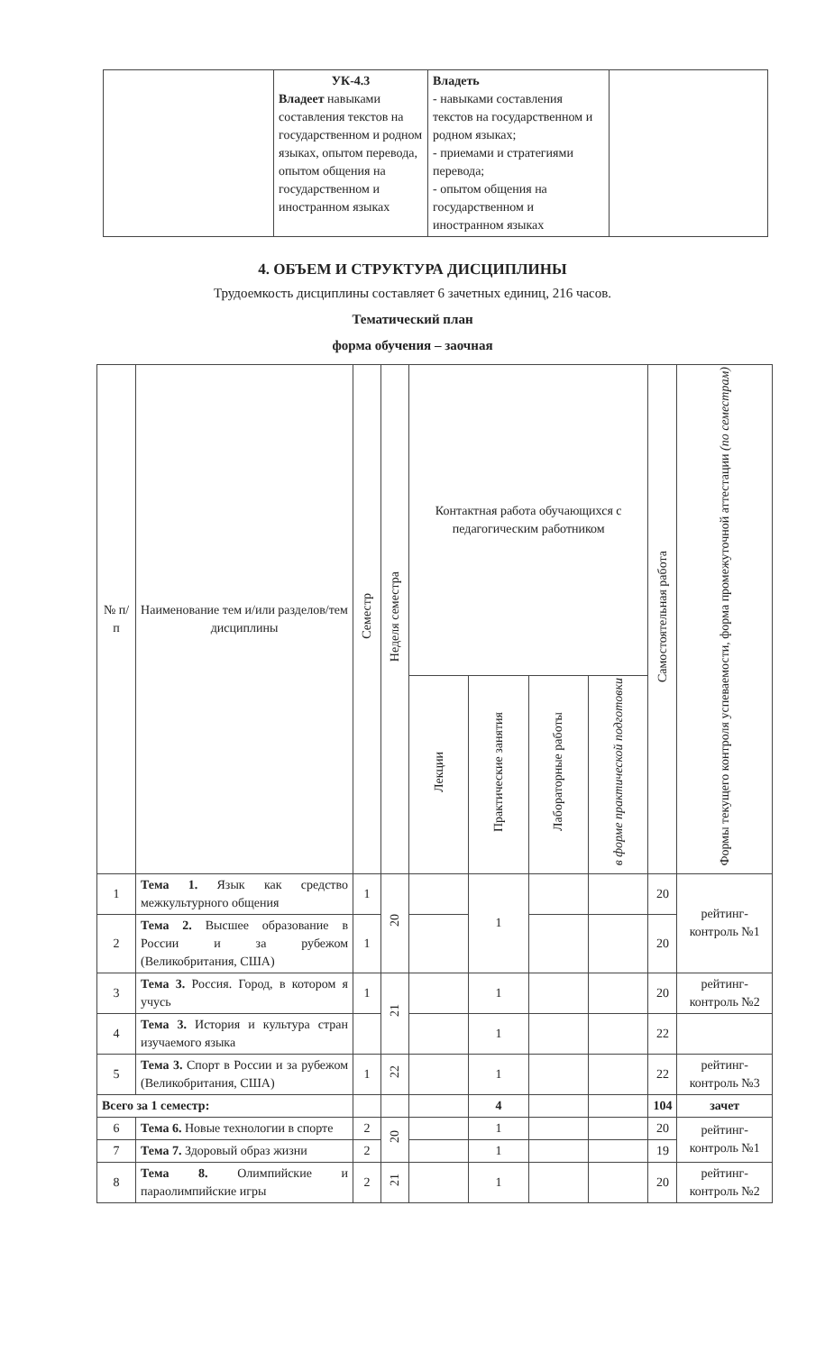| | УК-4.3 Владеет навыками составления текстов на государственном и родном языках, опытом перевода, опытом общения на государственном и иностранном языках | Владеть - навыками составления текстов на государственном и родном языках; - приемами и стратегиями перевода; - опытом общения на государственном и иностранном языках | |
4. ОБЪЕМ И СТРУКТУРА ДИСЦИПЛИНЫ
Трудоемкость дисциплины составляет 6 зачетных единиц, 216 часов.
Тематический план
форма обучения – заочная
| № п/п | Наименование тем и/или разделов/тем дисциплины | Семестр | Неделя семестра | Контактная работа обучающихся с педагогическим работником | | | | Самостоятельная работа | Формы текущего контроля успеваемости, форма промежуточной аттестации (по семестрам) |
| --- | --- | --- | --- | --- | --- | --- | --- | --- | --- |
| | | | | Лекции | Практические занятия | Лабораторные работы | в форме практической подготовки | | |
| 1 | Тема 1. Язык как средство межкультурного общения | 1 | 20 | | 1 | | | 20 | рейтинг-контроль №1 |
| 2 | Тема 2. Высшее образование в России и за рубежом (Великобритания, США) | 1 | | | | | | 20 | |
| 3 | Тема 3. Россия. Город, в котором я учусь | 1 | 21 | | 1 | | | 20 | рейтинг-контроль №2 |
| 4 | Тема 3. История и культура стран изучаемого языка | | | | 1 | | | 22 | |
| 5 | Тема 3. Спорт в России и за рубежом (Великобритания, США) | 1 | 22 | | 1 | | | 22 | рейтинг-контроль №3 |
| Всего за 1 семестр: | | | | | 4 | | | 104 | зачет |
| 6 | Тема 6. Новые технологии в спорте | 2 | 20 | | 1 | | | 20 | рейтинг-контроль №1 |
| 7 | Тема 7. Здоровый образ жизни | 2 | | | 1 | | | 19 | |
| 8 | Тема 8. Олимпийские и параолимпийские игры | 2 | 21 | | 1 | | | 20 | рейтинг-контроль №2 |